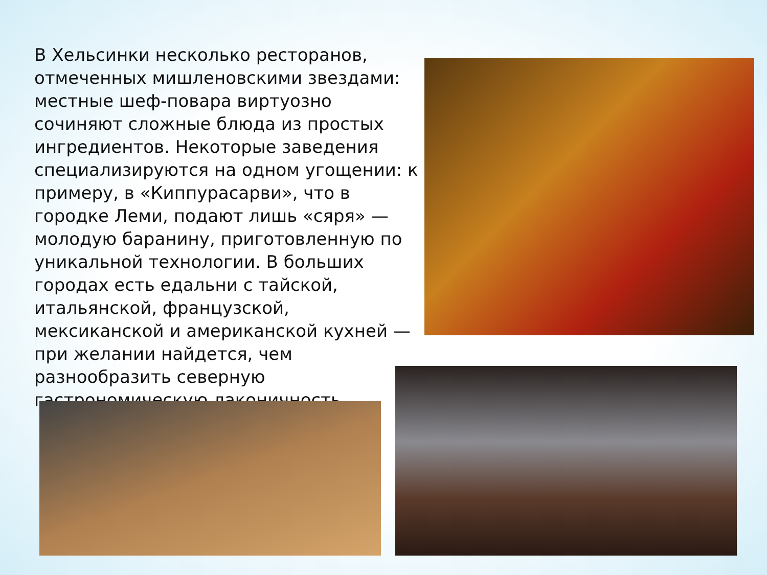В Хельсинки несколько ресторанов, отмеченных мишленовскими звездами: местные шеф-повара виртуозно сочиняют сложные блюда из простых ингредиентов. Некоторые заведения специализируются на одном угощении: к примеру, в «Киппурасарви», что в городке Леми, подают лишь «сяря» — молодую баранину, приготовленную по уникальной технологии. В больших городах есть едальни с тайской, итальянской, французской, мексиканской и американской кухней — при желании найдется, чем разнообразить северную гастрономическую лаконичность.